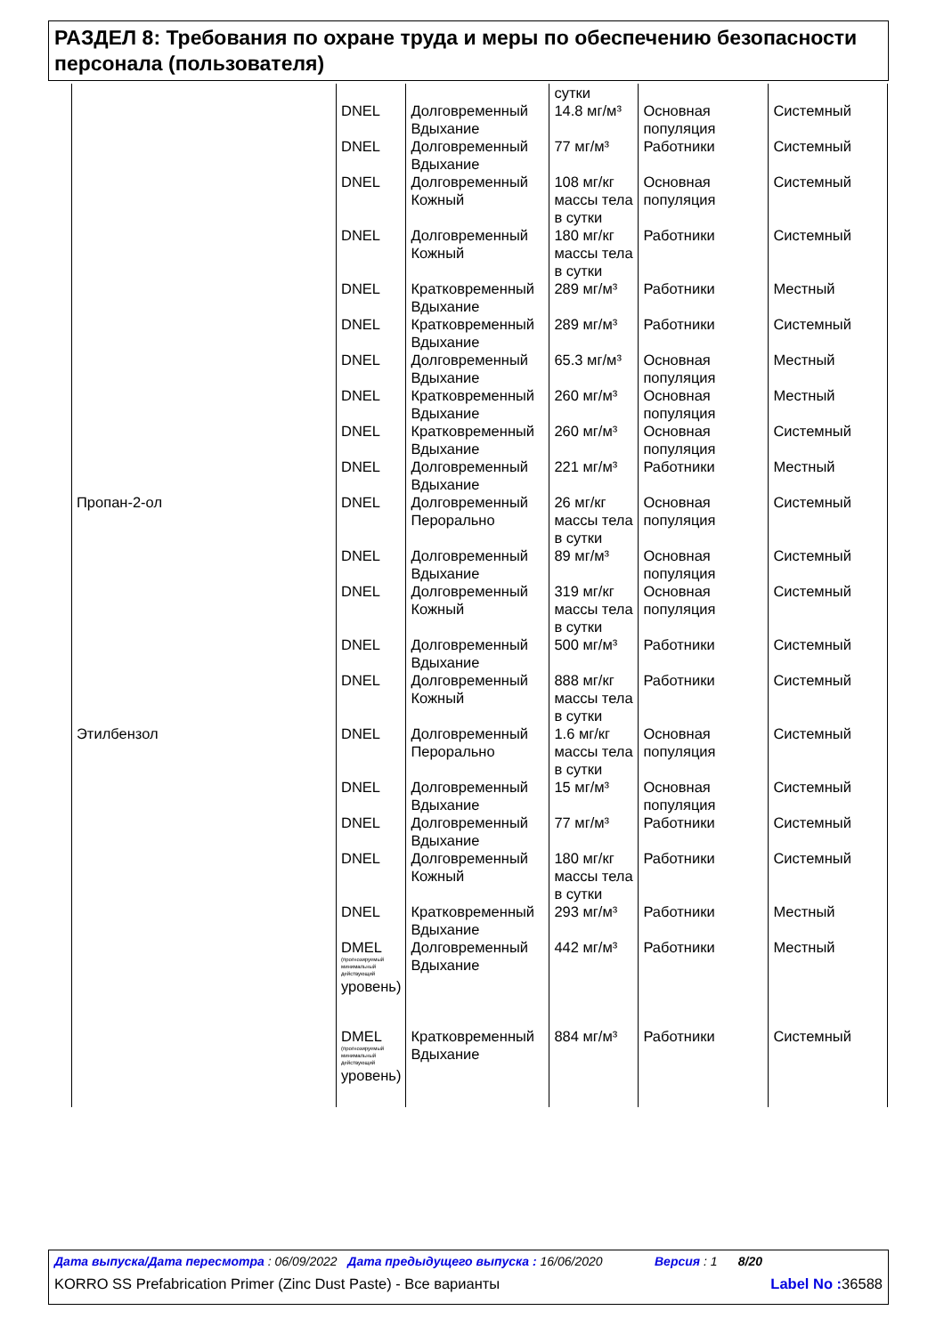РАЗДЕЛ 8: Требования по охране труда и меры по обеспечению безопасности персонала (пользователя)
| | | | сутки | | |
| | DNEL | Долговременный Вдыхание | 14.8 мг/м³ | Основная популяция | Системный |
| | DNEL | Долговременный Вдыхание | 77 мг/м³ | Работники | Системный |
| | DNEL | Долговременный Кожный | 108 мг/кг массы тела в сутки | Основная популяция | Системный |
| | DNEL | Долговременный Кожный | 180 мг/кг массы тела в сутки | Работники | Системный |
| | DNEL | Кратковременный Вдыхание | 289 мг/м³ | Работники | Местный |
| | DNEL | Кратковременный Вдыхание | 289 мг/м³ | Работники | Системный |
| | DNEL | Долговременный Вдыхание | 65.3 мг/м³ | Основная популяция | Местный |
| | DNEL | Кратковременный Вдыхание | 260 мг/м³ | Основная популяция | Местный |
| | DNEL | Кратковременный Вдыхание | 260 мг/м³ | Основная популяция | Системный |
| | DNEL | Долговременный Вдыхание | 221 мг/м³ | Работники | Местный |
| Пропан-2-ол | DNEL | Долговременный Перорально | 26 мг/кг массы тела в сутки | Основная популяция | Системный |
| | DNEL | Долговременный Вдыхание | 89 мг/м³ | Основная популяция | Системный |
| | DNEL | Долговременный Кожный | 319 мг/кг массы тела в сутки | Основная популяция | Системный |
| | DNEL | Долговременный Вдыхание | 500 мг/м³ | Работники | Системный |
| | DNEL | Долговременный Кожный | 888 мг/кг массы тела в сутки | Работники | Системный |
| Этилбензол | DNEL | Долговременный Перорально | 1.6 мг/кг массы тела в сутки | Основная популяция | Системный |
| | DNEL | Долговременный Вдыхание | 15 мг/м³ | Основная популяция | Системный |
| | DNEL | Долговременный Вдыхание | 77 мг/м³ | Работники | Системный |
| | DNEL | Долговременный Кожный | 180 мг/кг массы тела в сутки | Работники | Системный |
| | DNEL | Кратковременный Вдыхание | 293 мг/м³ | Работники | Местный |
| | DMEL (прогнозируемый минимальный действующий уровень) | Долговременный Вдыхание | 442 мг/м³ | Работники | Местный |
| | DMEL (прогнозируемый минимальный действующий уровень) | Кратковременный Вдыхание | 884 мг/м³ | Работники | Системный |
Дата выпуска/Дата пересмотра : 06/09/2022 Дата предыдущего выпуска : 16/06/2020 Версия : 1 8/20
KORRO SS Prefabrication Primer (Zinc Dust Paste) - Все варианты Label No : 36588